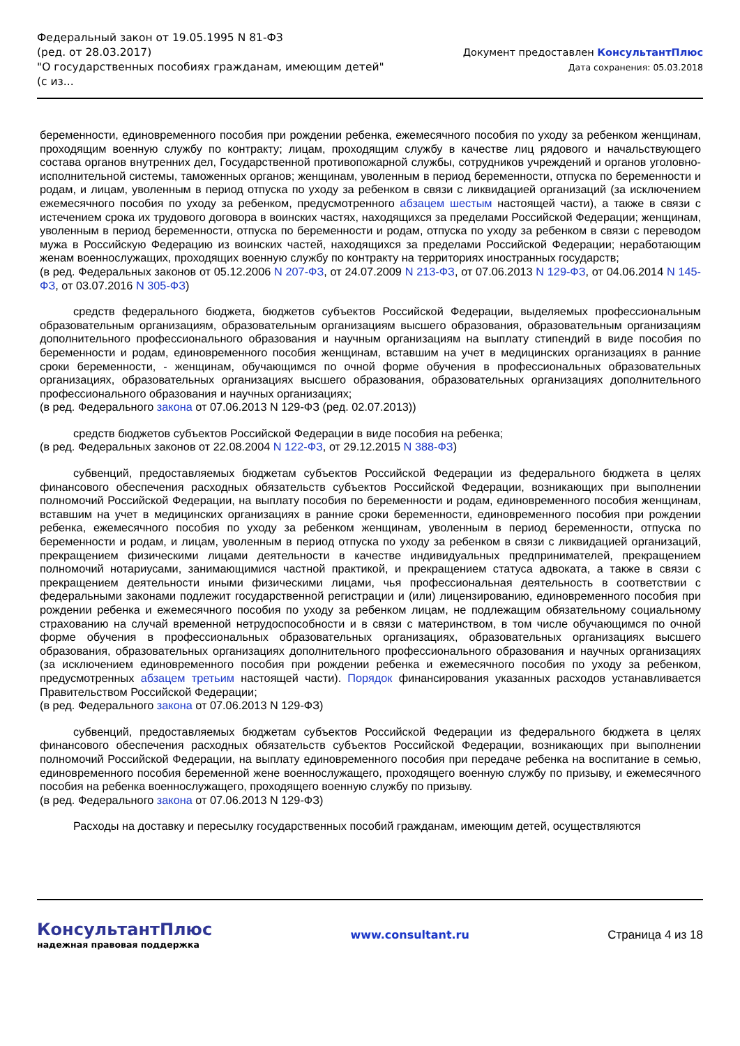Федеральный закон от 19.05.1995 N 81-ФЗ
(ред. от 28.03.2017)
"О государственных пособиях гражданам, имеющим детей"
(с из...
Документ предоставлен КонсультантПлюс
Дата сохранения: 05.03.2018
беременности, единовременного пособия при рождении ребенка, ежемесячного пособия по уходу за ребенком женщинам, проходящим военную службу по контракту; лицам, проходящим службу в качестве лиц рядового и начальствующего состава органов внутренних дел, Государственной противопожарной службы, сотрудников учреждений и органов уголовно-исполнительной системы, таможенных органов; женщинам, уволенным в период беременности, отпуска по беременности и родам, и лицам, уволенным в период отпуска по уходу за ребенком в связи с ликвидацией организаций (за исключением ежемесячного пособия по уходу за ребенком, предусмотренного абзацем шестым настоящей части), а также в связи с истечением срока их трудового договора в воинских частях, находящихся за пределами Российской Федерации; женщинам, уволенным в период беременности, отпуска по беременности и родам, отпуска по уходу за ребенком в связи с переводом мужа в Российскую Федерацию из воинских частей, находящихся за пределами Российской Федерации; неработающим женам военнослужащих, проходящих военную службу по контракту на территориях иностранных государств;
(в ред. Федеральных законов от 05.12.2006 N 207-ФЗ, от 24.07.2009 N 213-ФЗ, от 07.06.2013 N 129-ФЗ, от 04.06.2014 N 145-ФЗ, от 03.07.2016 N 305-ФЗ)
средств федерального бюджета, бюджетов субъектов Российской Федерации, выделяемых профессиональным образовательным организациям, образовательным организациям высшего образования, образовательным организациям дополнительного профессионального образования и научным организациям на выплату стипендий в виде пособия по беременности и родам, единовременного пособия женщинам, вставшим на учет в медицинских организациях в ранние сроки беременности, - женщинам, обучающимся по очной форме обучения в профессиональных образовательных организациях, образовательных организациях высшего образования, образовательных организациях дополнительного профессионального образования и научных организациях;
(в ред. Федерального закона от 07.06.2013 N 129-ФЗ (ред. 02.07.2013))
средств бюджетов субъектов Российской Федерации в виде пособия на ребенка;
(в ред. Федеральных законов от 22.08.2004 N 122-ФЗ, от 29.12.2015 N 388-ФЗ)
субвенций, предоставляемых бюджетам субъектов Российской Федерации из федерального бюджета в целях финансового обеспечения расходных обязательств субъектов Российской Федерации, возникающих при выполнении полномочий Российской Федерации, на выплату пособия по беременности и родам, единовременного пособия женщинам, вставшим на учет в медицинских организациях в ранние сроки беременности, единовременного пособия при рождении ребенка, ежемесячного пособия по уходу за ребенком женщинам, уволенным в период беременности, отпуска по беременности и родам, и лицам, уволенным в период отпуска по уходу за ребенком в связи с ликвидацией организаций, прекращением физическими лицами деятельности в качестве индивидуальных предпринимателей, прекращением полномочий нотариусами, занимающимися частной практикой, и прекращением статуса адвоката, а также в связи с прекращением деятельности иными физическими лицами, чья профессиональная деятельность в соответствии с федеральными законами подлежит государственной регистрации и (или) лицензированию, единовременного пособия при рождении ребенка и ежемесячного пособия по уходу за ребенком лицам, не подлежащим обязательному социальному страхованию на случай временной нетрудоспособности и в связи с материнством, в том числе обучающимся по очной форме обучения в профессиональных образовательных организациях, образовательных организациях высшего образования, образовательных организациях дополнительного профессионального образования и научных организациях (за исключением единовременного пособия при рождении ребенка и ежемесячного пособия по уходу за ребенком, предусмотренных абзацем третьим настоящей части). Порядок финансирования указанных расходов устанавливается Правительством Российской Федерации;
(в ред. Федерального закона от 07.06.2013 N 129-ФЗ)
субвенций, предоставляемых бюджетам субъектов Российской Федерации из федерального бюджета в целях финансового обеспечения расходных обязательств субъектов Российской Федерации, возникающих при выполнении полномочий Российской Федерации, на выплату единовременного пособия при передаче ребенка на воспитание в семью, единовременного пособия беременной жене военнослужащего, проходящего военную службу по призыву, и ежемесячного пособия на ребенка военнослужащего, проходящего военную службу по призыву.
(в ред. Федерального закона от 07.06.2013 N 129-ФЗ)
Расходы на доставку и пересылку государственных пособий гражданам, имеющим детей, осуществляются
КонсультантПлюс
надежная правовая поддержка
www.consultant.ru Страница 4 из 18